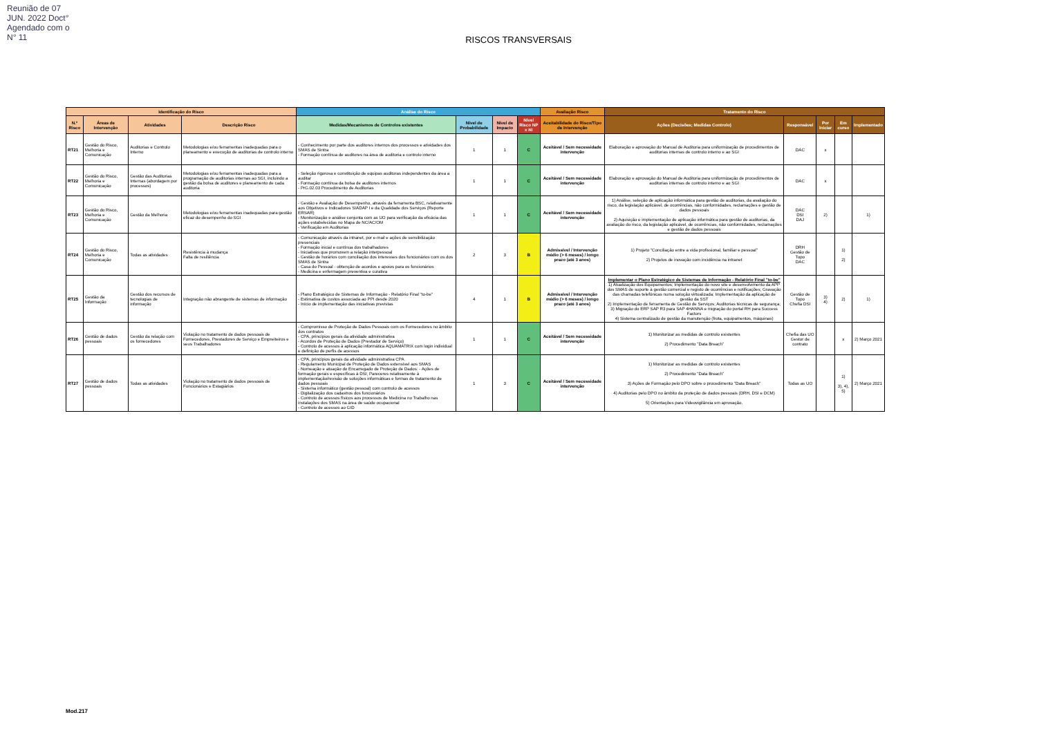Reunião de 07 JUN. 2022 Doct° Agendado com o N° 11
RISCOS TRANSVERSAIS
| Identificação do Risco | | | | Análise do Risco | | | | Avaliação Risco | Tratamento do Risco | | | | |
| --- | --- | --- | --- | --- | --- | --- | --- | --- | --- | --- | --- | --- | --- |
| N.º Risco | Áreas de Intervenção | Atividades | Descrição Risco | Medidas/Mecanismos de Controlos existentes | Nível de Probabilidade | Nível de Impacto | Nível Risco NP x NI | Aceitabilidade do Risco/Tipo de Intervenção | Ações (Decisões; Medidas Controlo) | Responsável | Por Iniciar | Em curso | Implementado |
| RT21 | Gestão do Risco, Melhoria e Comunicação | Auditorias e Controlo Interno | Metodologias e/ou ferramentas inadequadas para o planeamento e execução de auditorias de controlo interno | - Conhecimento por parte dos auditores internos dos processos e atividades dos SMAS de Sintra - Formação contínua de auditores na área de auditoria e controlo interno | 1 | 1 | C | Aceitável / Sem necessidade intervenção | Elaboração e aprovação do Manual de Auditoria para uniformização de procedimentos de auditorias internas de controlo interno e ao SGI | DAC | x | | |
| RT22 | Gestão do Risco, Melhoria e Comunicação | Gestão das Auditorias Internas (abordagem por processos) | Metodologias e/ou ferramentas inadequadas para a programação de auditorias internas ao SGI, incluindo a gestão da bolsa de auditores e planeamento de cada auditoria | - Seleção rigorosa e constituição de equipas auditoras independentes da área a auditar - Formação contínua da bolsa de auditores internos - PrG.02.03 Procedimento de Auditorias | 1 | 1 | C | Aceitável / Sem necessidade intervenção | Elaboração e aprovação do Manual de Auditoria para uniformização de procedimentos de auditorias internas de controlo interno e ao SGI | DAC | x | | |
| RT23 | Gestão do Risco, Melhoria e Comunicação | Gestão da Melhoria | Metodologias e/ou ferramentas inadequadas para gestão eficaz do desempenho do SGI | - Gestão e Avaliação de Desempenho, através da ferramenta BSC, relativamente aos Objetivos e Indicadores SIADAP I e da Qualidade dos Serviços (Reporte ERSAR) - Monitorização e análise conjunta com as UO para verificação da eficácia das ações estabelecidas no Mapa de NC/AC/OM - Verificação em Auditorias | 1 | 1 | C | Aceitável / Sem necessidade intervenção | 1) Análise, seleção de aplicação informática para gestão de auditorias, da avaliação do risco, da legislação aplicável, de ocorrências, não conformidades, reclamações e gestão de dados pessoais 2) Aquisição e implementação de aplicação informática para gestão de auditorias, da avaliação do risco, da legislação aplicável, de ocorrências, não conformidades, reclamações e gestão de dados pessoais | DAC DSI DAJ | 2) | | 1) |
| RT24 | Gestão do Risco, Melhoria e Comunicação | Todas as atividades | Resistência à mudança Falta de resiliência | - Comunicação através da intranet, por e-mail e ações de sensibilização presenciais - Formação inicial e contínua dos trabalhadores - Iniciativas que promovem a relação interpessoal - Gestão de horários com conciliação dos interesses dos funcionários com os dos SMAS de Sintra - Casa do Pessoal - obtenção de acordos e apoios para os funcionários - Medicina e enfermagem preventiva e curativa | 2 | 3 | B | Admissível / Intervenção médio (> 6 meses) / longo prazo (até 3 anos) | 1) Projeto "Conciliação entre a vida profissional, familiar e pessoal" 2) Projetos de inovação com incidência na intranet | DRH Gestão de Topo DAC | | 1) 2) | |
| RT25 | Gestão da Informação | Gestão dos recursos de tecnologias de informação | Integração não abrangente de sistemas de informação | - Plano Estratégico de Sistemas de Informação - Relatório Final "to-be" - Estimativa de custos associada ao PPI desde 2020 - Início de implementação das iniciativas previstas | 4 | 1 | B | Admissível / Intervenção médio (> 6 meses) / longo prazo (até 3 anos) | Implementar o Plano Estratégico de Sistemas de Informação - Relatório Final "to-be" 1) Atualização dos Equipamentos; Implementação do novo site e desenvolvimento da APP dos SMAS de suporte à gestão comercial e registo de ocorrências e notificações; Gravação das chamadas telefónicas numa solução virtualizada; Implementação da aplicação de gestão da SST 2) Implementação de ferramenta de Gestão de Serviços; Auditorias técnicas de segurança; 3) Migração do ERP SAP R3 para SAP 4HANNA e migração do portal RH para Success Factors 4) Sistema centralizado de gestão da manutenção (frota, equipamentos, máquinas) | Gestão de Topo Chefia DSI | 3) 4) | 2) | 1) |
| RT26 | Gestão de dados pessoais | Gestão da relação com os fornecedores | Violação no tratamento de dados pessoais de Fornecedores, Prestadores de Serviço e Empreiteiros e seus Trabalhadores | - Compromisso de Proteção de Dados Pessoais com os Fornecedores no âmbito dos contratos - CPA, princípios gerais da atividade administrativa - Acordos de Proteção de Dados (Prestador de Serviço) - Controlo de acessos à aplicação informática AQUAMATRIX com login individual e definição de perfis de acessos | 1 | 1 | C | Aceitável / Sem necessidade intervenção | 1) Monitorizar as medidas de controlo existentes 2) Procedimento "Data Breach" | Chefia das UO Gestor de contrato | | x | 2) Março 2021 |
| RT27 | Gestão de dados pessoais | Todas as atividades | Violação no tratamento de dados pessoais de Funcionários e Estagiários | - CPA, princípios gerais da atividade administrativa CPA - Regulamento Municipal de Proteção de Dados extensível aos SMAS - Nomeação e atuação do Encarregado de Proteção de Dados: - Ações de formação gerais e específicas à DSI; Pareceres relativamente à implementação/revisão de soluções informáticas e formas de tratamento de dados pessoais - Sistema informático (gestão pessoal) com controlo de acessos - Digitalização dos cadastros dos funcionários - Controlo de acessos físicos aos processos de Medicina no Trabalho nas instalações dos SMAS na área de saúde ocupacional - Controlo de acessos ao GID | 1 | 3 | C | Aceitável / Sem necessidade intervenção | 1) Monitorizar as medidas de controlo existentes 2) Procedimento "Data Breach" 3) Ações de Formação pelo DPO sobre o procedimento "Data Breach" 4) Auditorias pelo DPO no âmbito da proteção de dados pessoais (DRH, DSI e DCM) 5) Orientações para Videovigilância em aprovação. | Todas as UO | | 1) 3), 4), 5) | 2) Março 2021 |
Mod.217